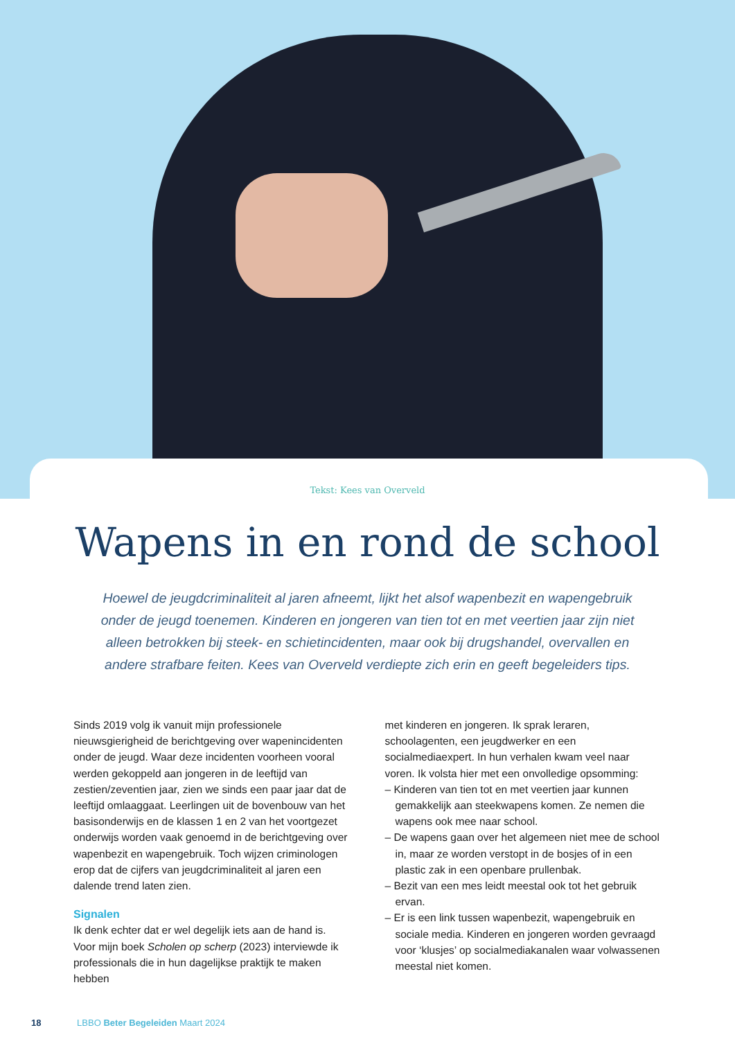Tekst: Kees van Overveld
Wapens in en rond de school
Hoewel de jeugdcriminaliteit al jaren afneemt, lijkt het alsof wapenbezit en wapengebruik onder de jeugd toenemen. Kinderen en jongeren van tien tot en met veertien jaar zijn niet alleen betrokken bij steek- en schietincidenten, maar ook bij drugshandel, overvallen en andere strafbare feiten. Kees van Overveld verdiepte zich erin en geeft begeleiders tips.
Sinds 2019 volg ik vanuit mijn professionele nieuwsgierigheid de berichtgeving over wapenincidenten onder de jeugd. Waar deze incidenten voorheen vooral werden gekoppeld aan jongeren in de leeftijd van zestien/zeventien jaar, zien we sinds een paar jaar dat de leeftijd omlaaggaat. Leerlingen uit de bovenbouw van het basisonderwijs en de klassen 1 en 2 van het voortgezet onderwijs worden vaak genoemd in de berichtgeving over wapenbezit en wapengebruik. Toch wijzen criminologen erop dat de cijfers van jeugdcriminaliteit al jaren een dalende trend laten zien.
Signalen
Ik denk echter dat er wel degelijk iets aan de hand is. Voor mijn boek Scholen op scherp (2023) interviewde ik professionals die in hun dagelijkse praktijk te maken hebben
met kinderen en jongeren. Ik sprak leraren, schoolagenten, een jeugdwerker en een socialmediaexpert. In hun verhalen kwam veel naar voren. Ik volsta hier met een onvolledige opsomming:
– Kinderen van tien tot en met veertien jaar kunnen gemakkelijk aan steekwapens komen. Ze nemen die wapens ook mee naar school.
– De wapens gaan over het algemeen niet mee de school in, maar ze worden verstopt in de bosjes of in een plastic zak in een openbare prullenbak.
– Bezit van een mes leidt meestal ook tot het gebruik ervan.
– Er is een link tussen wapenbezit, wapengebruik en sociale media. Kinderen en jongeren worden gevraagd voor ‘klusjes’ op socialmediakanalen waar volwassenen meestal niet komen.
18 LBBO Beter Begeleiden Maart 2024